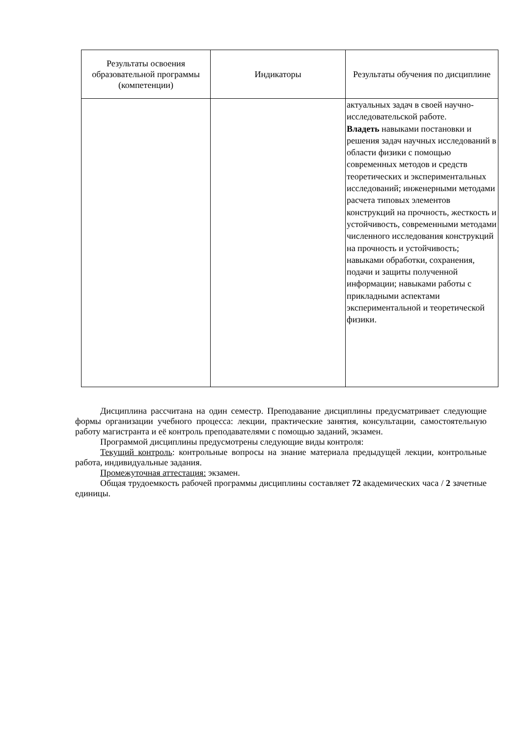| Результаты освоения образовательной программы (компетенции) | Индикаторы | Результаты обучения по дисциплине |
| --- | --- | --- |
| | | актуальных задач в своей научно-исследовательской работе. Владеть навыками постановки и решения задач научных исследований в области физики с помощью современных методов и средств теоретических и экспериментальных исследований; инженерными методами расчета типовых элементов конструкций на прочность, жесткость и устойчивость, современными методами численного исследования конструкций на прочность и устойчивость; навыками обработки, сохранения, подачи и защиты полученной информации; навыками работы с прикладными аспектами экспериментальной и теоретической физики. |
Дисциплина рассчитана на один семестр. Преподавание дисциплины предусматривает следующие формы организации учебного процесса: лекции, практические занятия, консультации, самостоятельную работу магистранта и её контроль преподавателями с помощью заданий, экзамен.
Программой дисциплины предусмотрены следующие виды контроля:
Текущий контроль: контрольные вопросы на знание материала предыдущей лекции, контрольные работа, индивидуальные задания.
Промежуточная аттестация: экзамен.
Общая трудоемкость рабочей программы дисциплины составляет 72 академических часа / 2 зачетные единицы.